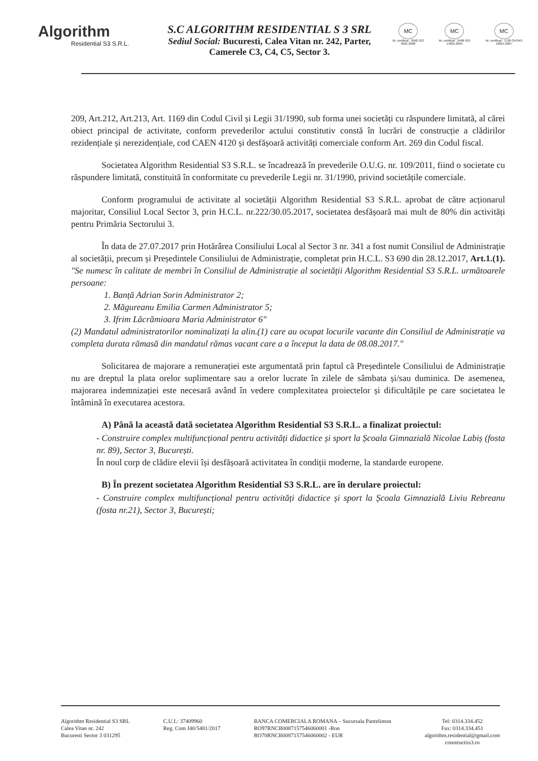Algorithm
Residential S3 S.R.L.
S.C ALGORITHM RESIDENTIAL S 3 SRL
Sediul Social: Bucuresti, Calea Vitan nr. 242, Parter,
Camerele C3, C4, C5, Sector 3.
MC
Nr. certificat : 3992 ISO 9001:2008
MC
Nr. certificat : 2498 ISO 14001:2004
MC
Nr. certificat : 1728 OHSAS 18001:2007
209, Art.212, Art.213, Art. 1169 din Codul Civil și Legii 31/1990, sub forma unei societăți cu răspundere limitată, al cărei obiect principal de activitate, conform prevederilor actului constitutiv constă în lucrări de construcție a clădirilor rezidențiale și nerezidențiale, cod CAEN 4120 și desfășoară activități comerciale conform Art. 269 din Codul fiscal.
Societatea Algorithm Residential S3 S.R.L. se încadrează în prevederile O.U.G. nr. 109/2011, fiind o societate cu răspundere limitată, constituită în conformitate cu prevederile Legii nr. 31/1990, privind societățile comerciale.
Conform programului de activitate al societății Algorithm Residential S3 S.R.L. aprobat de către acționarul majoritar, Consiliul Local Sector 3, prin H.C.L. nr.222/30.05.2017, societatea desfășoară mai mult de 80% din activități pentru Primăria Sectorului 3.
În data de 27.07.2017 prin Hotărârea Consiliului Local al Sector 3 nr. 341 a fost numit Consiliul de Administrație al societății, precum și Președintele Consiliului de Administrație, completat prin H.C.L. S3 690 din 28.12.2017, Art.1.(1). "Se numesc în calitate de membri în Consiliul de Administrație al societății Algorithm Residential S3 S.R.L. următoarele persoane:
1. Banță Adrian Sorin Administrator 2;
2. Măgureanu Emilia Carmen Administrator 5;
3. Ifrim Lăcrămioara Maria Administrator 6"
(2) Mandatul administratorilor nominalizați la alin.(1) care au ocupat locurile vacante din Consiliul de Administrație va completa durata rămasă din mandatul rămas vacant care a a început la data de 08.08.2017."
Solicitarea de majorare a remunerației este argumentată prin faptul că Președintele Consiliului de Administrație nu are dreptul la plata orelor suplimentare sau a orelor lucrate în zilele de sâmbata și/sau duminica. De asemenea, majorarea indemnizației este necesară având în vedere complexitatea proiectelor și dificultățile pe care societatea le întâmină în executarea acestora.
A) Până la această dată societatea Algorithm Residential S3 S.R.L. a finalizat proiectul:
- Construire complex multifuncțional pentru activități didactice și sport la Școala Gimnazială Nicolae Labiș (fosta nr. 89), Sector 3, București.
În noul corp de clădire elevii își desfășoară activitatea în condiții moderne, la standarde europene.
B) În prezent societatea Algorithm Residential S3 S.R.L. are în derulare proiectul:
- Construire complex multifuncțional pentru activități didactice și sport la Școala Gimnazială Liviu Rebreanu (fosta nr.21), Sector 3, București;
Algorithm Residential S3 SRL
Calea Vitan nr. 242
Bucuresti Sector 3 031295
C.U.I.: 37409960
Reg. Com J40/5481/2017
BANCA COMERCIALA ROMANA – Sucursala Pantelimon
RO97RNCB0087157546060001 -Ron
RO70RNCB0087157546060002 - EUR
Tel: 0314.334.452
Fax: 0314.334.451
algorithm.residential@gmail.com
constructiis3.ro